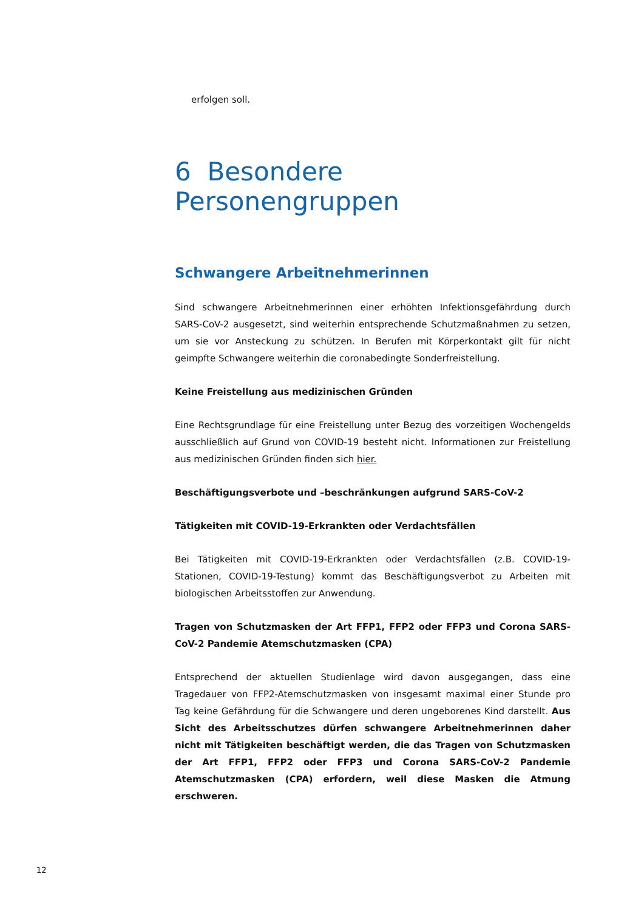erfolgen soll.
6 Besondere Personengruppen
Schwangere Arbeitnehmerinnen
Sind schwangere Arbeitnehmerinnen einer erhöhten Infektionsgefährdung durch SARS-CoV-2 ausgesetzt, sind weiterhin entsprechende Schutzmaßnahmen zu setzen, um sie vor Ansteckung zu schützen. In Berufen mit Körperkontakt gilt für nicht geimpfte Schwangere weiterhin die coronabedingte Sonderfreistellung.
Keine Freistellung aus medizinischen Gründen
Eine Rechtsgrundlage für eine Freistellung unter Bezug des vorzeitigen Wochengelds ausschließlich auf Grund von COVID-19 besteht nicht. Informationen zur Freistellung aus medizinischen Gründen finden sich hier.
Beschäftigungsverbote und –beschränkungen aufgrund SARS-CoV-2
Tätigkeiten mit COVID-19-Erkrankten oder Verdachtsfällen
Bei Tätigkeiten mit COVID-19-Erkrankten oder Verdachtsfällen (z.B. COVID-19-Stationen, COVID-19-Testung) kommt das Beschäftigungsverbot zu Arbeiten mit biologischen Arbeitsstoffen zur Anwendung.
Tragen von Schutzmasken der Art FFP1, FFP2 oder FFP3 und Corona SARS-CoV-2 Pandemie Atemschutzmasken (CPA)
Entsprechend der aktuellen Studienlage wird davon ausgegangen, dass eine Tragedauer von FFP2-Atemschutzmasken von insgesamt maximal einer Stunde pro Tag keine Gefährdung für die Schwangere und deren ungeborenes Kind darstellt. Aus Sicht des Arbeitsschutzes dürfen schwangere Arbeitnehmerinnen daher nicht mit Tätigkeiten beschäftigt werden, die das Tragen von Schutzmasken der Art FFP1, FFP2 oder FFP3 und Corona SARS-CoV-2 Pandemie Atemschutzmasken (CPA) erfordern, weil diese Masken die Atmung erschweren.
12